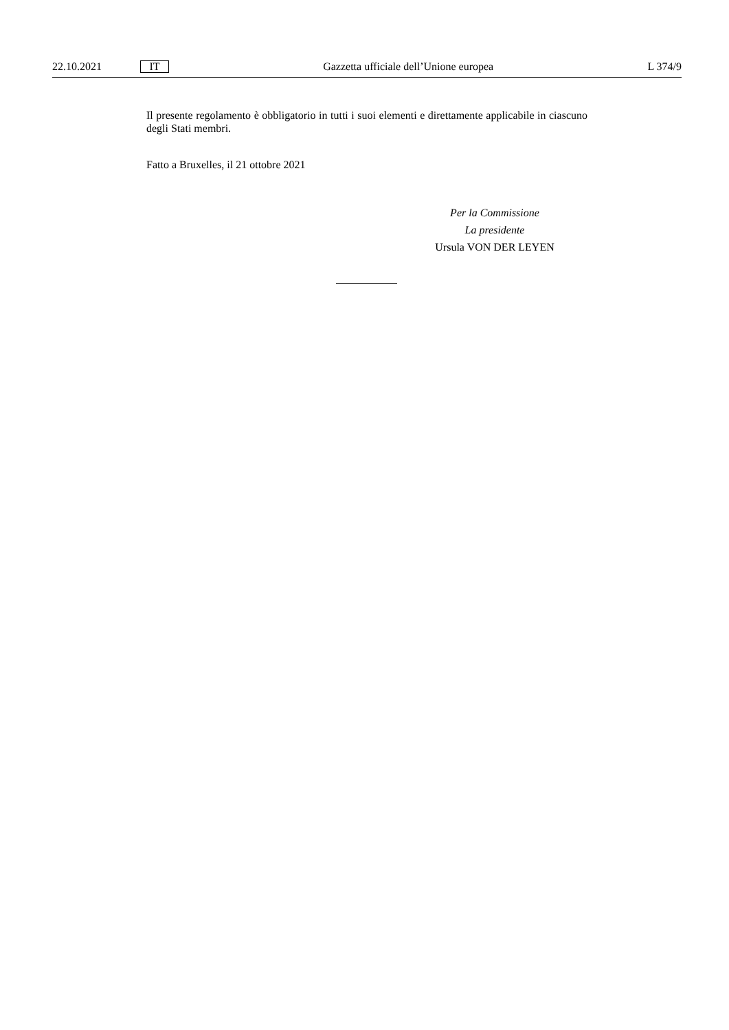22.10.2021 IT Gazzetta ufficiale dell’Unione europea L 374/9
Il presente regolamento è obbligatorio in tutti i suoi elementi e direttamente applicabile in ciascuno degli Stati membri.
Fatto a Bruxelles, il 21 ottobre 2021
Per la Commissione
La presidente
Ursula VON DER LEYEN